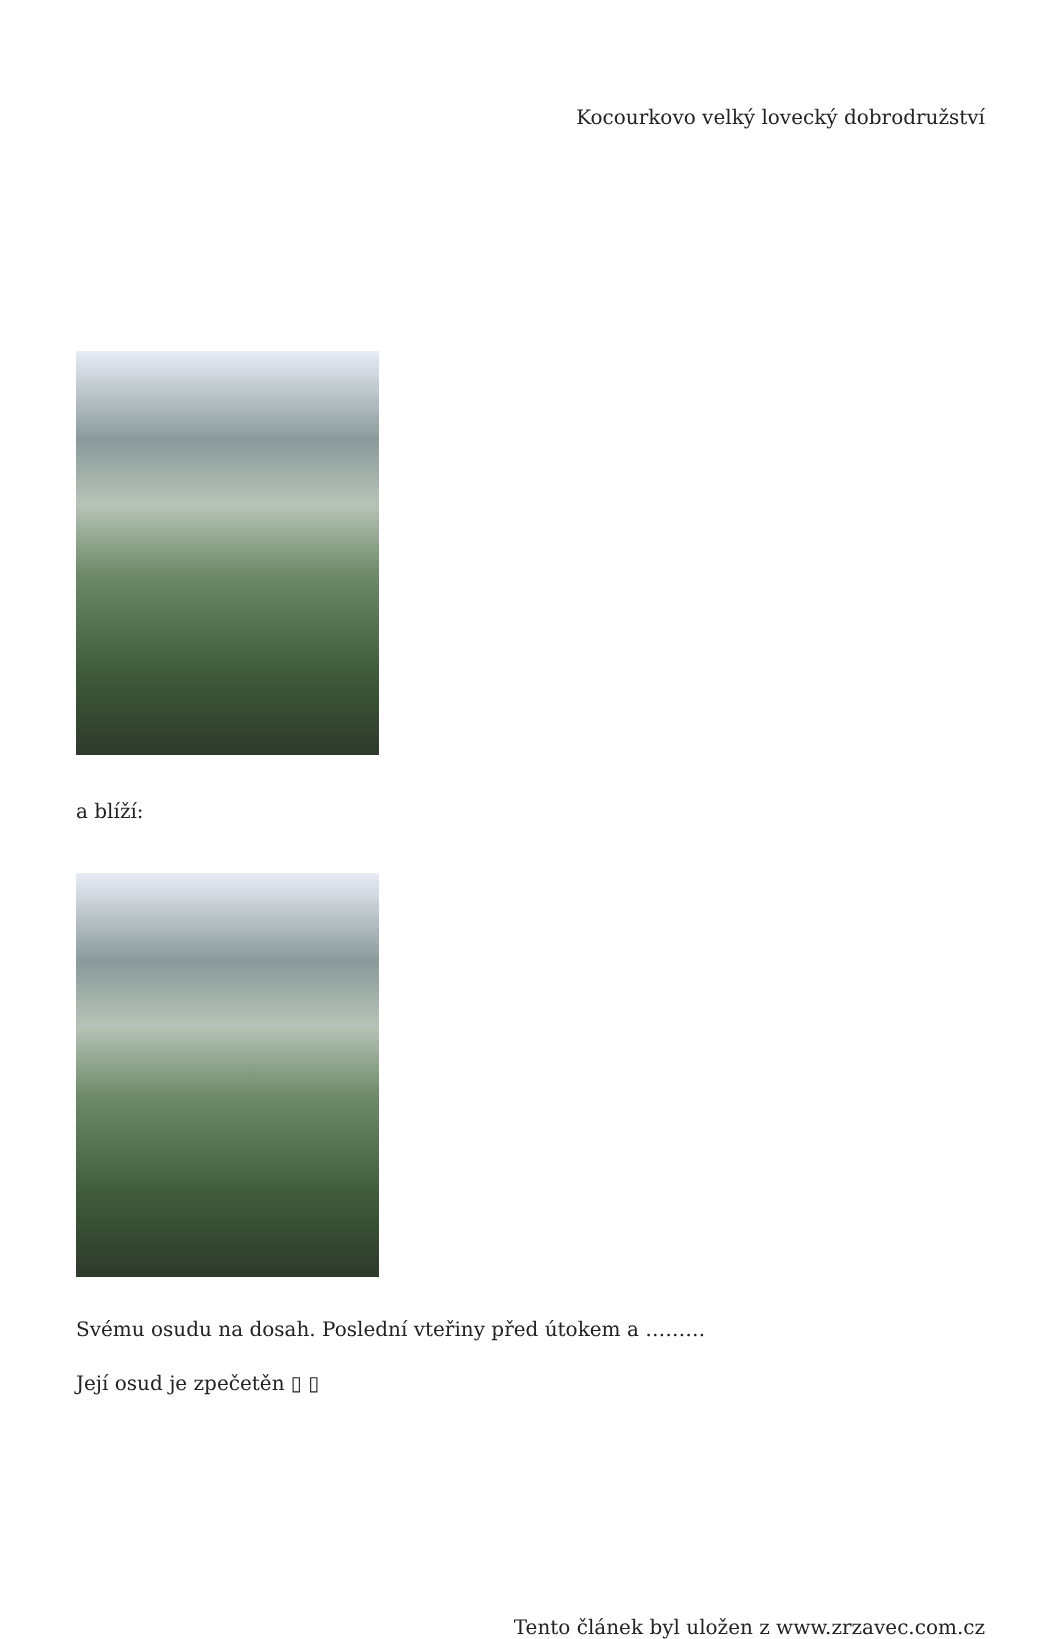Kocourkovo velký lovecký dobrodružství
a blíží:
Svému osudu na dosah. Poslední vteřiny před útokem a ………
Její osud je zpečetěn ▯ ▯
Tento článek byl uložen z www.zrzavec.com.cz